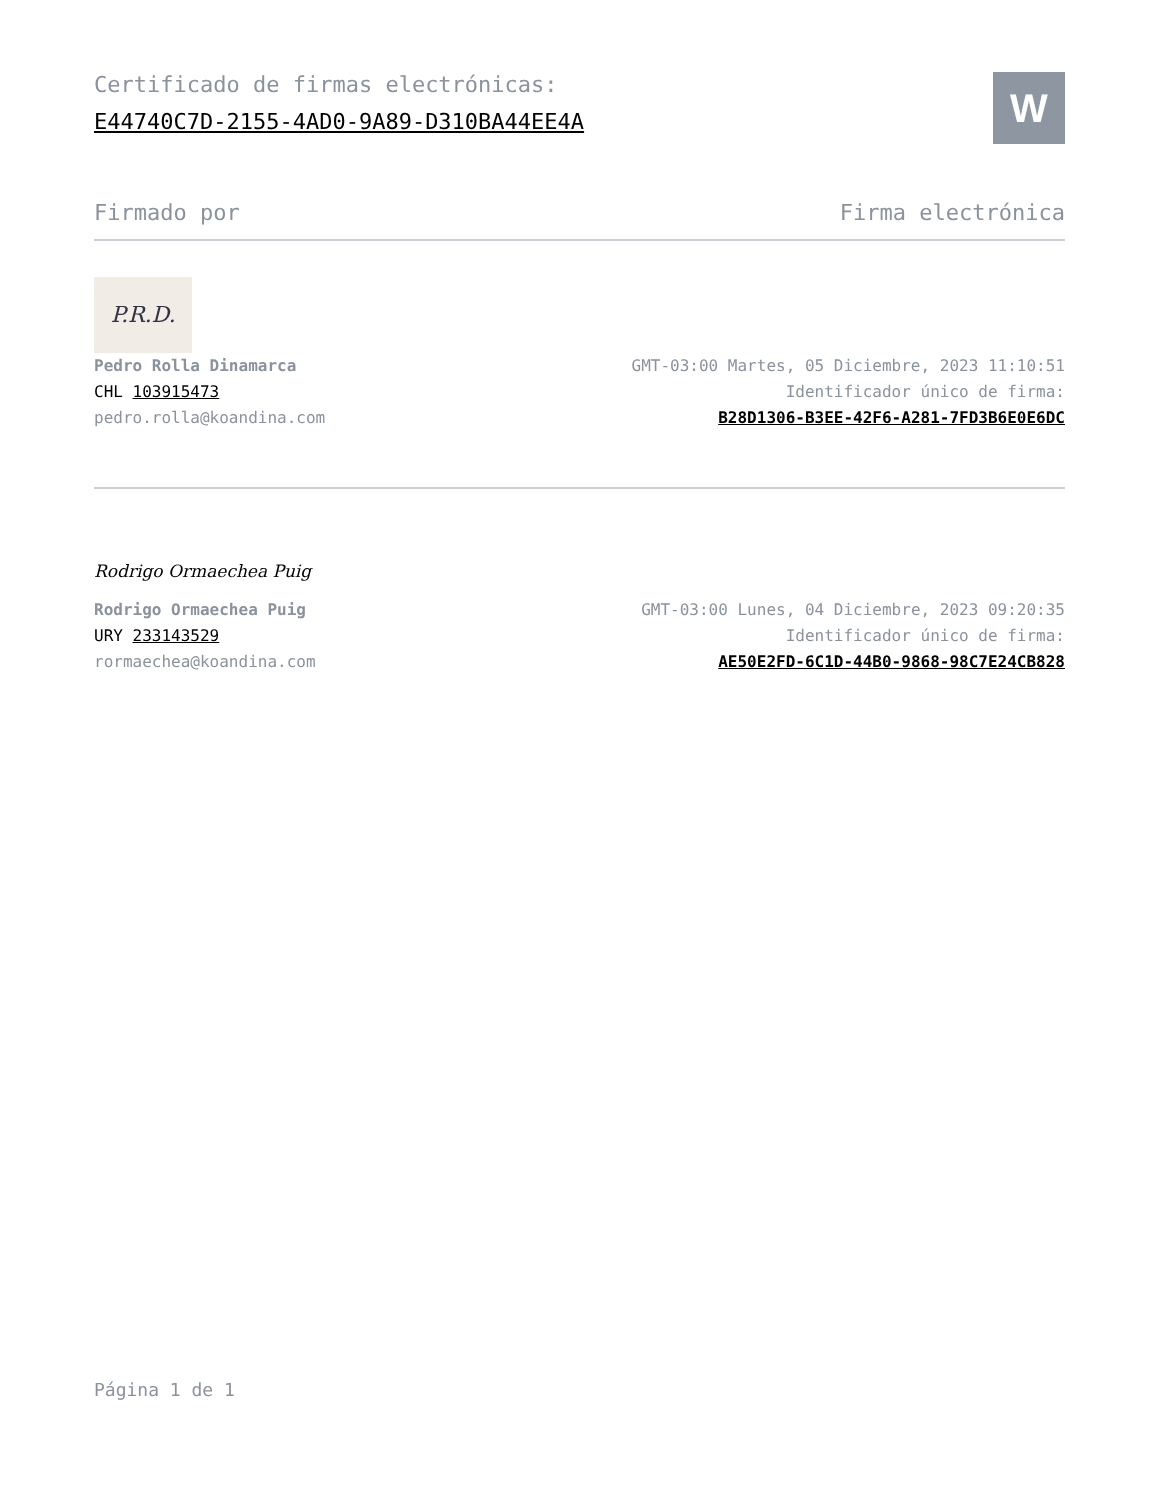Certificado de firmas electrónicas:
E44740C7D-2155-4AD0-9A89-D310BA44EE4A
W
Firmado por Firma electrónica
P.R.D.
Pedro Rolla Dinamarca
CHL 103915473
pedro.rolla@koandina.com
GMT-03:00 Martes, 05 Diciembre, 2023 11:10:51
Identificador único de firma:
B28D1306-B3EE-42F6-A281-7FD3B6E0E6DC
Rodrigo Ormaechea Puig
Rodrigo Ormaechea Puig
URY 233143529
rormaechea@koandina.com
GMT-03:00 Lunes, 04 Diciembre, 2023 09:20:35
Identificador único de firma:
AE50E2FD-6C1D-44B0-9868-98C7E24CB828
Página 1 de 1